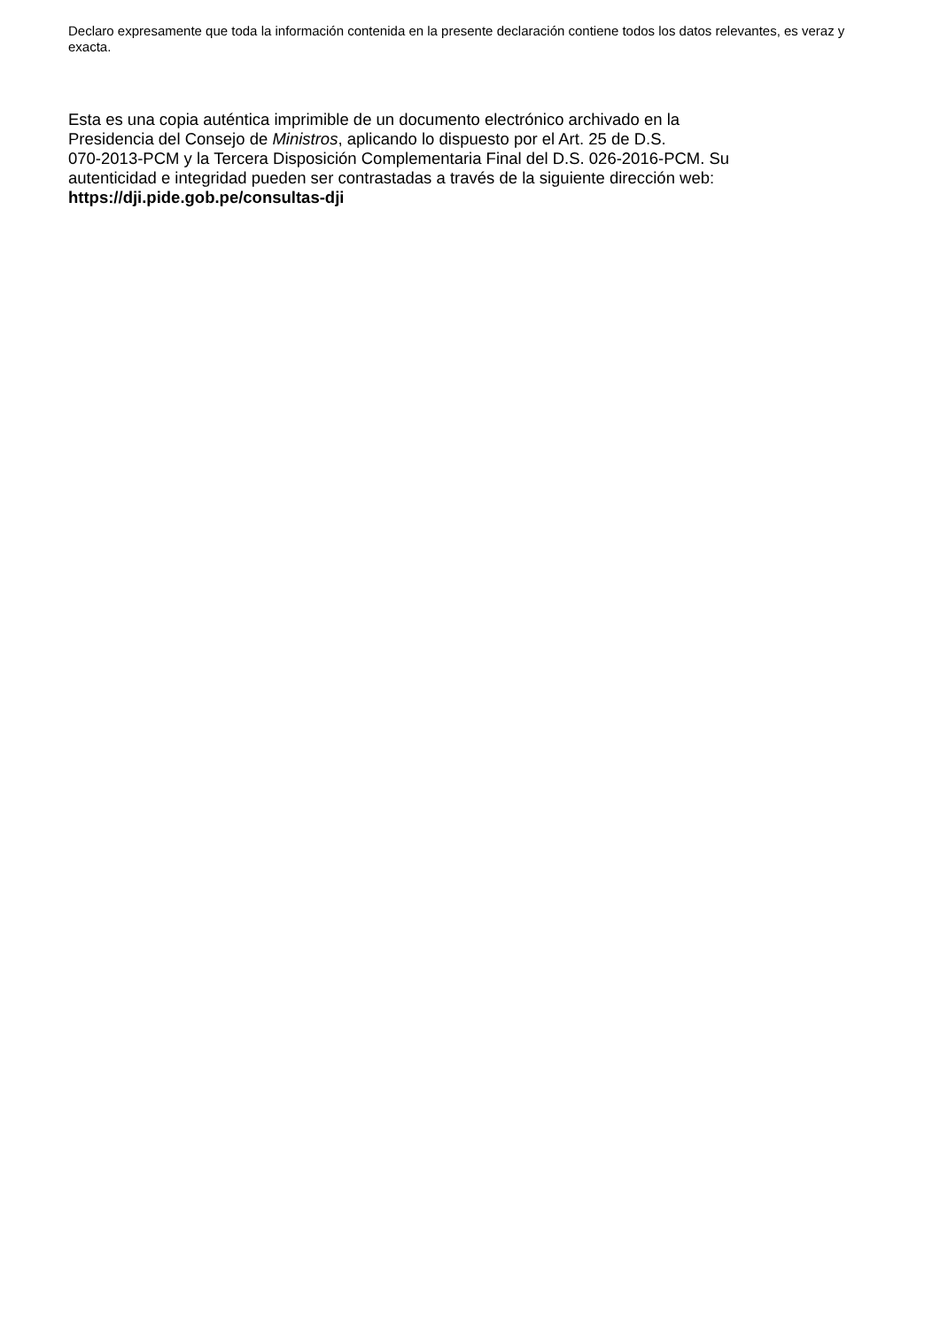Declaro expresamente que toda la información contenida en la presente declaración contiene todos los datos relevantes, es veraz y exacta.
Esta es una copia auténtica imprimible de un documento electrónico archivado en la
Presidencia del Consejo de Ministros, aplicando lo dispuesto por el Art. 25 de D.S.
070-2013-PCM y la Tercera Disposición Complementaria Final del D.S. 026-2016-PCM. Su
autenticidad e integridad pueden ser contrastadas a través de la siguiente dirección web:
https://dji.pide.gob.pe/consultas-dji